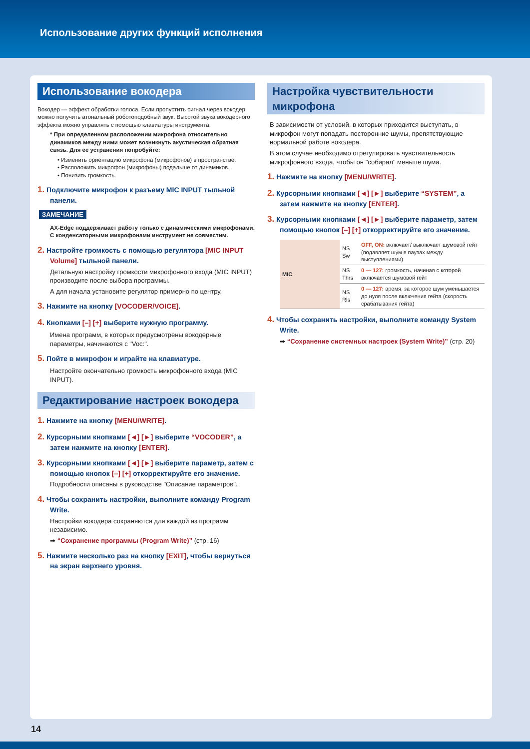Использование других функций исполнения
Использование вокодера
Вокодер — эффект обработки голоса. Если пропустить сигнал через вокодер, можно получить атональный роботоподобный звук. Высотой звука вокодерного эффекта можно управлять с помощью клавиатуры инструмента.
* При определенном расположении микрофона относительно динамиков между ними может возникнуть акустическая обратная связь. Для ее устранения попробуйте:
• Изменить ориентацию микрофона (микрофонов) в пространстве.
• Расположить микрофон (микрофоны) подальше от динамиков.
• Понизить громкость.
1. Подключите микрофон к разъему MIC INPUT тыльной панели.
ЗАМЕЧАНИЕ
AX-Edge поддерживает работу только с динамическими микрофонами. С конденсаторными микрофонами инструмент не совместим.
2. Настройте громкость с помощью регулятора [MIC INPUT Volume] тыльной панели.
Детальную настройку громкости микрофонного входа (MIC INPUT) производите после выбора программы.
А для начала установите регулятор примерно по центру.
3. Нажмите на кнопку [VOCODER/VOICE].
4. Кнопками [–] [+] выберите нужную программу.
Имена программ, в которых предусмотрены вокодерные параметры, начинаются с "Voc:".
5. Пойте в микрофон и играйте на клавиатуре.
Настройте окончательно громкость микрофонного входа (MIC INPUT).
Редактирование настроек вокодера
1. Нажмите на кнопку [MENU/WRITE].
2. Курсорными кнопками [◄] [►] выберите “VOCODER”, а затем нажмите на кнопку [ENTER].
3. Курсорными кнопками [◄] [►] выберите параметр, затем с помощью кнопок [–] [+] откорректируйте его значение.
Подробности описаны в руководстве "Описание параметров".
4. Чтобы сохранить настройки, выполните команду Program Write.
Настройки вокодера сохраняются для каждой из программ независимо.
➡ “Сохранение программы (Program Write)” (стр. 16)
5. Нажмите несколько раз на кнопку [EXIT], чтобы вернуться на экран верхнего уровня.
Настройка чувствительности микрофона
В зависимости от условий, в которых приходится выступать, в микрофон могут попадать посторонние шумы, препятствующие нормальной работе вокодера.
В этом случае необходимо отрегулировать чувствительность микрофонного входа, чтобы он "собирал" меньше шума.
1. Нажмите на кнопку [MENU/WRITE].
2. Курсорными кнопками [◄] [►] выберите “SYSTEM”, а затем нажмите на кнопку [ENTER].
3. Курсорными кнопками [◄] [►] выберите параметр, затем помощью кнопок [–] [+] откорректируйте его значение.
| MIC | NS Sw | OFF, ON: включает/ выключает шумовой гейт (подавляет шум в паузах между выступлениями) |
| | NS Thrs | 0 — 127: громкость, начиная с которой включается шумовой гейт |
| | NS Rls | 0 — 127: время, за которое шум уменьшается до нуля после включения гейта (скорость срабатывания гейта) |
4. Чтобы сохранить настройки, выполните команду System Write.
➡ “Сохранение системных настроек (System Write)” (стр. 20)
14